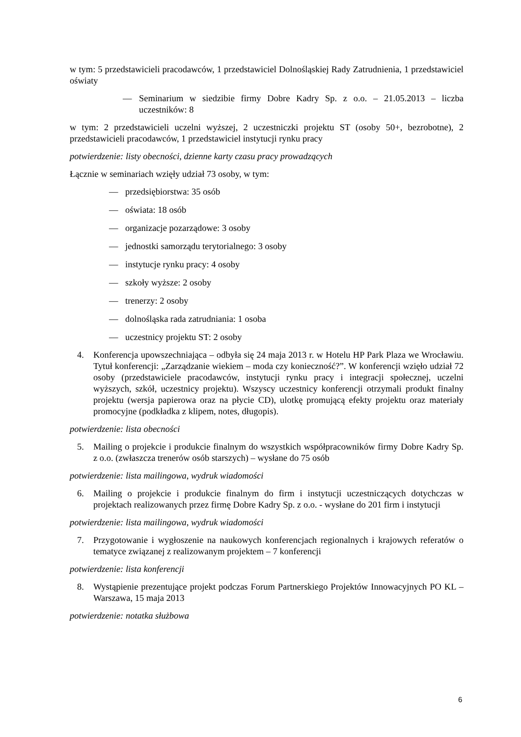w tym: 5 przedstawicieli pracodawców, 1 przedstawiciel Dolnośląskiej Rady Zatrudnienia, 1 przedstawiciel oświaty
— Seminarium w siedzibie firmy Dobre Kadry Sp. z o.o. – 21.05.2013 – liczba uczestników: 8
w tym: 2 przedstawicieli uczelni wyższej, 2 uczestniczki projektu ST (osoby 50+, bezrobotne), 2 przedstawicieli pracodawców, 1 przedstawiciel instytucji rynku pracy
potwierdzenie: listy obecności, dzienne karty czasu pracy prowadzących
Łącznie w seminariach wzięły udział 73 osoby, w tym:
— przedsiębiorstwa: 35 osób
— oświata: 18 osób
— organizacje pozarządowe: 3 osoby
— jednostki samorządu terytorialnego: 3 osoby
— instytucje rynku pracy: 4 osoby
— szkoły wyższe: 2 osoby
— trenerzy: 2 osoby
— dolnośląska rada zatrudniania: 1 osoba
— uczestnicy projektu ST: 2 osoby
4. Konferencja upowszechniająca – odbyła się 24 maja 2013 r. w Hotelu HP Park Plaza we Wrocławiu. Tytuł konferencji: „Zarządzanie wiekiem – moda czy konieczność?”. W konferencji wzięło udział 72 osoby (przedstawiciele pracodawców, instytucji rynku pracy i integracji społecznej, uczelni wyższych, szkół, uczestnicy projektu). Wszyscy uczestnicy konferencji otrzymali produkt finalny projektu (wersja papierowa oraz na płycie CD), ulotkę promującą efekty projektu oraz materiały promocyjne (podkładka z klipem, notes, długopis).
potwierdzenie: lista obecności
5. Mailing o projekcie i produkcie finalnym do wszystkich współpracowników firmy Dobre Kadry Sp. z o.o. (zwłaszcza trenerów osób starszych) – wysłane do 75 osób
potwierdzenie: lista mailingowa, wydruk wiadomości
6. Mailing o projekcie i produkcie finalnym do firm i instytucji uczestniczących dotychczas w projektach realizowanych przez firmę Dobre Kadry Sp. z o.o. - wysłane do 201 firm i instytucji
potwierdzenie: lista mailingowa, wydruk wiadomości
7. Przygotowanie i wygłoszenie na naukowych konferencjach regionalnych i krajowych referatów o tematyce związanej z realizowanym projektem – 7 konferencji
potwierdzenie: lista konferencji
8. Wystąpienie prezentujące projekt podczas Forum Partnerskiego Projektów Innowacyjnych PO KL – Warszawa, 15 maja 2013
potwierdzenie: notatka służbowa
6